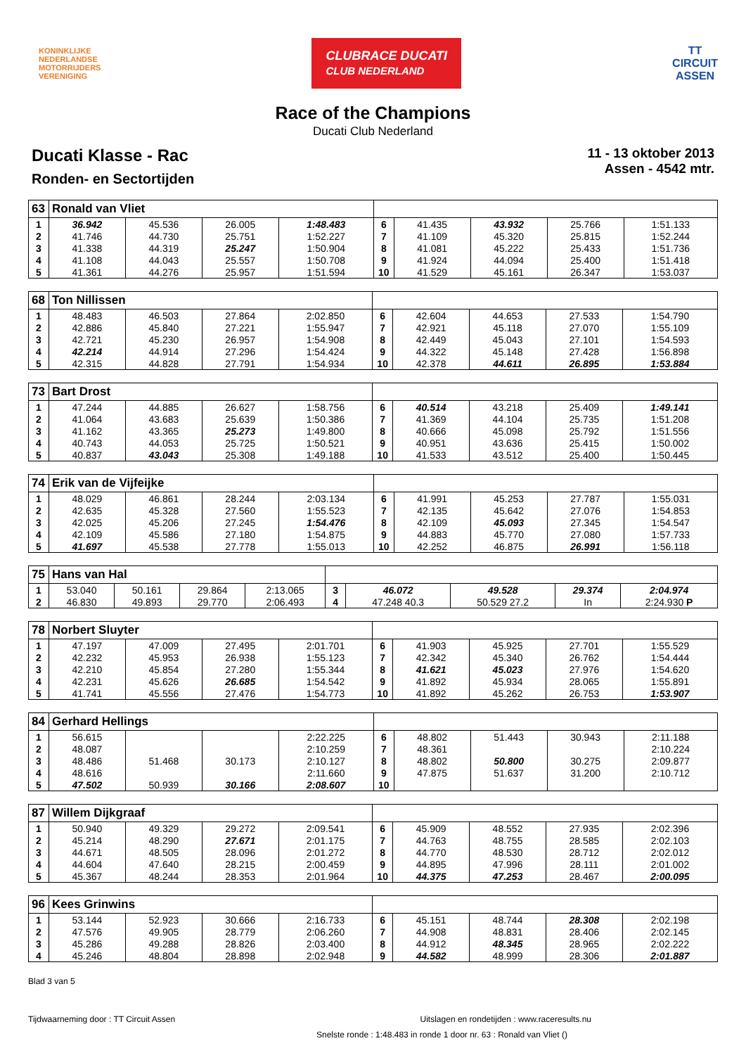KONINKLIJKE
NEDERLANDSE
MOTORRIJDERS
VERENIGING
CLUBRACE DUCATI
CLUB NEDERLAND
TT
CIRCUIT
ASSEN
Race of the Champions
Ducati Club Nederland
Ducati Klasse - Rac
Ronden- en Sectortijden
11 - 13 oktober 2013
Assen - 4542 mtr.
| 63 | Ronald van Vliet | | | | | | | | |
| 1 | 36.942 | 45.536 | 26.005 | 1:48.483 | 6 | 41.435 | 43.932 | 25.766 | 1:51.133 |
| 2 | 41.746 | 44.730 | 25.751 | 1:52.227 | 7 | 41.109 | 45.320 | 25.815 | 1:52.244 |
| 3 | 41.338 | 44.319 | 25.247 | 1:50.904 | 8 | 41.081 | 45.222 | 25.433 | 1:51.736 |
| 4 | 41.108 | 44.043 | 25.557 | 1:50.708 | 9 | 41.924 | 44.094 | 25.400 | 1:51.418 |
| 5 | 41.361 | 44.276 | 25.957 | 1:51.594 | 10 | 41.529 | 45.161 | 26.347 | 1:53.037 |
| 68 | Ton Nillissen | | | | | | | | |
| 1 | 48.483 | 46.503 | 27.864 | 2:02.850 | 6 | 42.604 | 44.653 | 27.533 | 1:54.790 |
| 2 | 42.886 | 45.840 | 27.221 | 1:55.947 | 7 | 42.921 | 45.118 | 27.070 | 1:55.109 |
| 3 | 42.721 | 45.230 | 26.957 | 1:54.908 | 8 | 42.449 | 45.043 | 27.101 | 1:54.593 |
| 4 | 42.214 | 44.914 | 27.296 | 1:54.424 | 9 | 44.322 | 45.148 | 27.428 | 1:56.898 |
| 5 | 42.315 | 44.828 | 27.791 | 1:54.934 | 10 | 42.378 | 44.611 | 26.895 | 1:53.884 |
| 73 | Bart Drost | | | | | | | | |
| 1 | 47.244 | 44.885 | 26.627 | 1:58.756 | 6 | 40.514 | 43.218 | 25.409 | 1:49.141 |
| 2 | 41.064 | 43.683 | 25.639 | 1:50.386 | 7 | 41.369 | 44.104 | 25.735 | 1:51.208 |
| 3 | 41.162 | 43.365 | 25.273 | 1:49.800 | 8 | 40.666 | 45.098 | 25.792 | 1:51.556 |
| 4 | 40.743 | 44.053 | 25.725 | 1:50.521 | 9 | 40.951 | 43.636 | 25.415 | 1:50.002 |
| 5 | 40.837 | 43.043 | 25.308 | 1:49.188 | 10 | 41.533 | 43.512 | 25.400 | 1:50.445 |
| 74 | Erik van de Vijfeijke | | | | | | | | |
| 1 | 48.029 | 46.861 | 28.244 | 2:03.134 | 6 | 41.991 | 45.253 | 27.787 | 1:55.031 |
| 2 | 42.635 | 45.328 | 27.560 | 1:55.523 | 7 | 42.135 | 45.642 | 27.076 | 1:54.853 |
| 3 | 42.025 | 45.206 | 27.245 | 1:54.476 | 8 | 42.109 | 45.093 | 27.345 | 1:54.547 |
| 4 | 42.109 | 45.586 | 27.180 | 1:54.875 | 9 | 44.883 | 45.770 | 27.080 | 1:57.733 |
| 5 | 41.697 | 45.538 | 27.778 | 1:55.013 | 10 | 42.252 | 46.875 | 26.991 | 1:56.118 |
| 75 | Hans van Hal | | | | | | | | |
| 1 | 53.040 | 50.161 | 29.864 | 2:13.065 | 3 | 46.072 | 49.528 | 29.374 | 2:04.974 |
| 2 | 46.830 | 49.893 | 29.770 | 2:06.493 | 4 | 47.248 40.3 | 50.529 27.2 | In | 2:24.930 P |
| 78 | Norbert Sluyter | | | | | | | | |
| 1 | 47.197 | 47.009 | 27.495 | 2:01.701 | 6 | 41.903 | 45.925 | 27.701 | 1:55.529 |
| 2 | 42.232 | 45.953 | 26.938 | 1:55.123 | 7 | 42.342 | 45.340 | 26.762 | 1:54.444 |
| 3 | 42.210 | 45.854 | 27.280 | 1:55.344 | 8 | 41.621 | 45.023 | 27.976 | 1:54.620 |
| 4 | 42.231 | 45.626 | 26.685 | 1:54.542 | 9 | 41.892 | 45.934 | 28.065 | 1:55.891 |
| 5 | 41.741 | 45.556 | 27.476 | 1:54.773 | 10 | 41.892 | 45.262 | 26.753 | 1:53.907 |
| 84 | Gerhard Hellings | | | | | | | | |
| 1 | 56.615 | | | 2:22.225 | 6 | 48.802 | 51.443 | 30.943 | 2:11.188 |
| 2 | 48.087 | | | 2:10.259 | 7 | 48.361 | | | 2:10.224 |
| 3 | 48.486 | 51.468 | 30.173 | 2:10.127 | 8 | 48.802 | 50.800 | 30.275 | 2:09.877 |
| 4 | 48.616 | | | 2:11.660 | 9 | 47.875 | 51.637 | 31.200 | 2:10.712 |
| 5 | 47.502 | 50.939 | 30.166 | 2:08.607 | 10 | | | | |
| 87 | Willem Dijkgraaf | | | | | | | | |
| 1 | 50.940 | 49.329 | 29.272 | 2:09.541 | 6 | 45.909 | 48.552 | 27.935 | 2:02.396 |
| 2 | 45.214 | 48.290 | 27.671 | 2:01.175 | 7 | 44.763 | 48.755 | 28.585 | 2:02.103 |
| 3 | 44.671 | 48.505 | 28.096 | 2:01.272 | 8 | 44.770 | 48.530 | 28.712 | 2:02.012 |
| 4 | 44.604 | 47.640 | 28.215 | 2:00.459 | 9 | 44.895 | 47.996 | 28.111 | 2:01.002 |
| 5 | 45.367 | 48.244 | 28.353 | 2:01.964 | 10 | 44.375 | 47.253 | 28.467 | 2:00.095 |
| 96 | Kees Grinwins | | | | | | | | |
| 1 | 53.144 | 52.923 | 30.666 | 2:16.733 | 6 | 45.151 | 48.744 | 28.308 | 2:02.198 |
| 2 | 47.576 | 49.905 | 28.779 | 2:06.260 | 7 | 44.908 | 48.831 | 28.406 | 2:02.145 |
| 3 | 45.286 | 49.288 | 28.826 | 2:03.400 | 8 | 44.912 | 48.345 | 28.965 | 2:02.222 |
| 4 | 45.246 | 48.804 | 28.898 | 2:02.948 | 9 | 44.582 | 48.999 | 28.306 | 2:01.887 |
Blad 3 van 5
Tijdwaarneming door : TT Circuit Assen Uitslagen en rondetijden : www.raceresults.nu
Snelste ronde : 1:48.483 in ronde 1 door nr. 63 : Ronald van Vliet ()